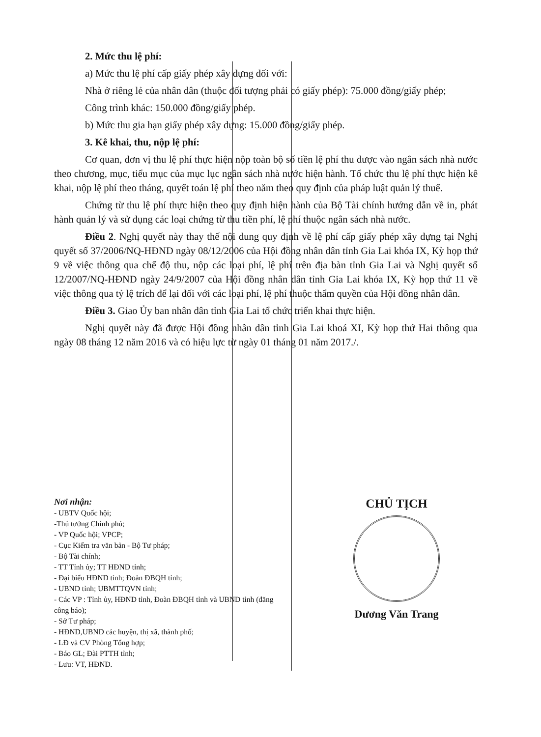2. Mức thu lệ phí:
a) Mức thu lệ phí cấp giấy phép xây dựng đối với:
Nhà ở riêng lẻ của nhân dân (thuộc đối tượng phải có giấy phép): 75.000 đồng/giấy phép;
Công trình khác: 150.000 đồng/giấy phép.
b) Mức thu gia hạn giấy phép xây dựng: 15.000 đồng/giấy phép.
3. Kê khai, thu, nộp lệ phí:
Cơ quan, đơn vị thu lệ phí thực hiện nộp toàn bộ số tiền lệ phí thu được vào ngân sách nhà nước theo chương, mục, tiểu mục của mục lục ngân sách nhà nước hiện hành. Tổ chức thu lệ phí thực hiện kê khai, nộp lệ phí theo tháng, quyết toán lệ phí theo năm theo quy định của pháp luật quản lý thuế.
Chứng từ thu lệ phí thực hiện theo quy định hiện hành của Bộ Tài chính hướng dẫn về in, phát hành quản lý và sử dụng các loại chứng từ thu tiền phí, lệ phí thuộc ngân sách nhà nước.
Điều 2. Nghị quyết này thay thế nội dung quy định về lệ phí cấp giấy phép xây dựng tại Nghị quyết số 37/2006/NQ-HĐND ngày 08/12/2006 của Hội đồng nhân dân tỉnh Gia Lai khóa IX, Kỳ họp thứ 9 về việc thông qua chế độ thu, nộp các loại phí, lệ phí trên địa bàn tỉnh Gia Lai và Nghị quyết số 12/2007/NQ-HĐND ngày 24/9/2007 của Hội đồng nhân dân tỉnh Gia Lai khóa IX, Kỳ họp thứ 11 về việc thông qua tỷ lệ trích để lại đối với các loại phí, lệ phí thuộc thẩm quyền của Hội đồng nhân dân.
Điều 3. Giao Ủy ban nhân dân tỉnh Gia Lai tổ chức triển khai thực hiện.
Nghị quyết này đã được Hội đồng nhân dân tỉnh Gia Lai khoá XI, Kỳ họp thứ Hai thông qua ngày 08 tháng 12 năm 2016 và có hiệu lực từ ngày 01 tháng 01 năm 2017./.
Nơi nhận:
- UBTV Quốc hội;
-Thủ tướng Chính phủ;
- VP Quốc hội; VPCP;
- Cục Kiểm tra văn bản - Bộ Tư pháp;
- Bộ Tài chính;
- TT Tỉnh ủy; TT HĐND tỉnh;
- Đại biểu HĐND tỉnh; Đoàn ĐBQH tỉnh;
- UBND tỉnh; UBMTTQVN tỉnh;
- Các VP : Tỉnh ủy, HĐND tỉnh, Đoàn ĐBQH tỉnh và UBND tỉnh (đăng công báo);
- Sở Tư pháp;
- HĐND,UBND các huyện, thị xã, thành phố;
- LĐ và CV Phòng Tổng hợp;
- Báo GL; Đài PTTH tỉnh;
- Lưu: VT, HĐND.
CHỦ TỊCH
Dương Văn Trang